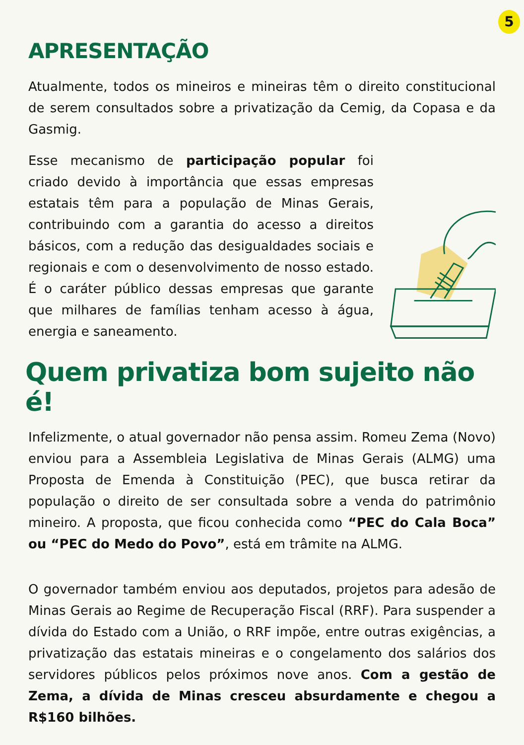5
APRESENTAÇÃO
Atualmente, todos os mineiros e mineiras têm o direito constitucional de serem consultados sobre a privatização da Cemig, da Copasa e da Gasmig.
Esse mecanismo de participação popular foi criado devido à importância que essas empresas estatais têm para a população de Minas Gerais, contribuindo com a garantia do acesso a direitos básicos, com a redução das desigualdades sociais e regionais e com o desenvolvimento de nosso estado. É o caráter público dessas empresas que garante que milhares de famílias tenham acesso à água, energia e saneamento.
Quem privatiza bom sujeito não é!
Infelizmente, o atual governador não pensa assim. Romeu Zema (Novo) enviou para a Assembleia Legislativa de Minas Gerais (ALMG) uma Proposta de Emenda à Constituição (PEC), que busca retirar da população o direito de ser consultada sobre a venda do patrimônio mineiro. A proposta, que ficou conhecida como “PEC do Cala Boca” ou “PEC do Medo do Povo”, está em trâmite na ALMG.
O governador também enviou aos deputados, projetos para adesão de Minas Gerais ao Regime de Recuperação Fiscal (RRF). Para suspender a dívida do Estado com a União, o RRF impõe, entre outras exigências, a privatização das estatais mineiras e o congelamento dos salários dos servidores públicos pelos próximos nove anos. Com a gestão de Zema, a dívida de Minas cresceu absurdamente e chegou a R$160 bilhões.